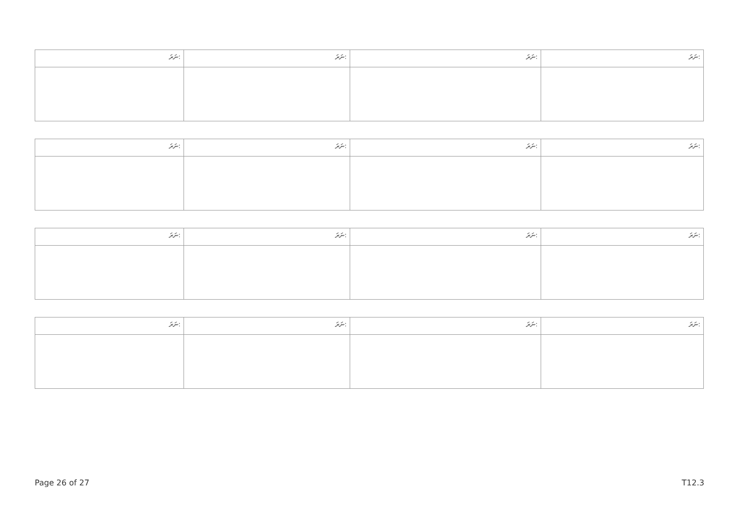| ނަރަ: | ނަރަ: | ނަރަ: | ނަރަ: |
| ނަރަ: | ނަރަ: | ނަރަ: | ނަރަ: |
| ނަރަ: | ނަރަ: | ނަރަ: | ނަރަ: |
| ނަރަ: | ނަރަ: | ނަރަ: | ނަރަ: |
Page 26 of 27 T12.3